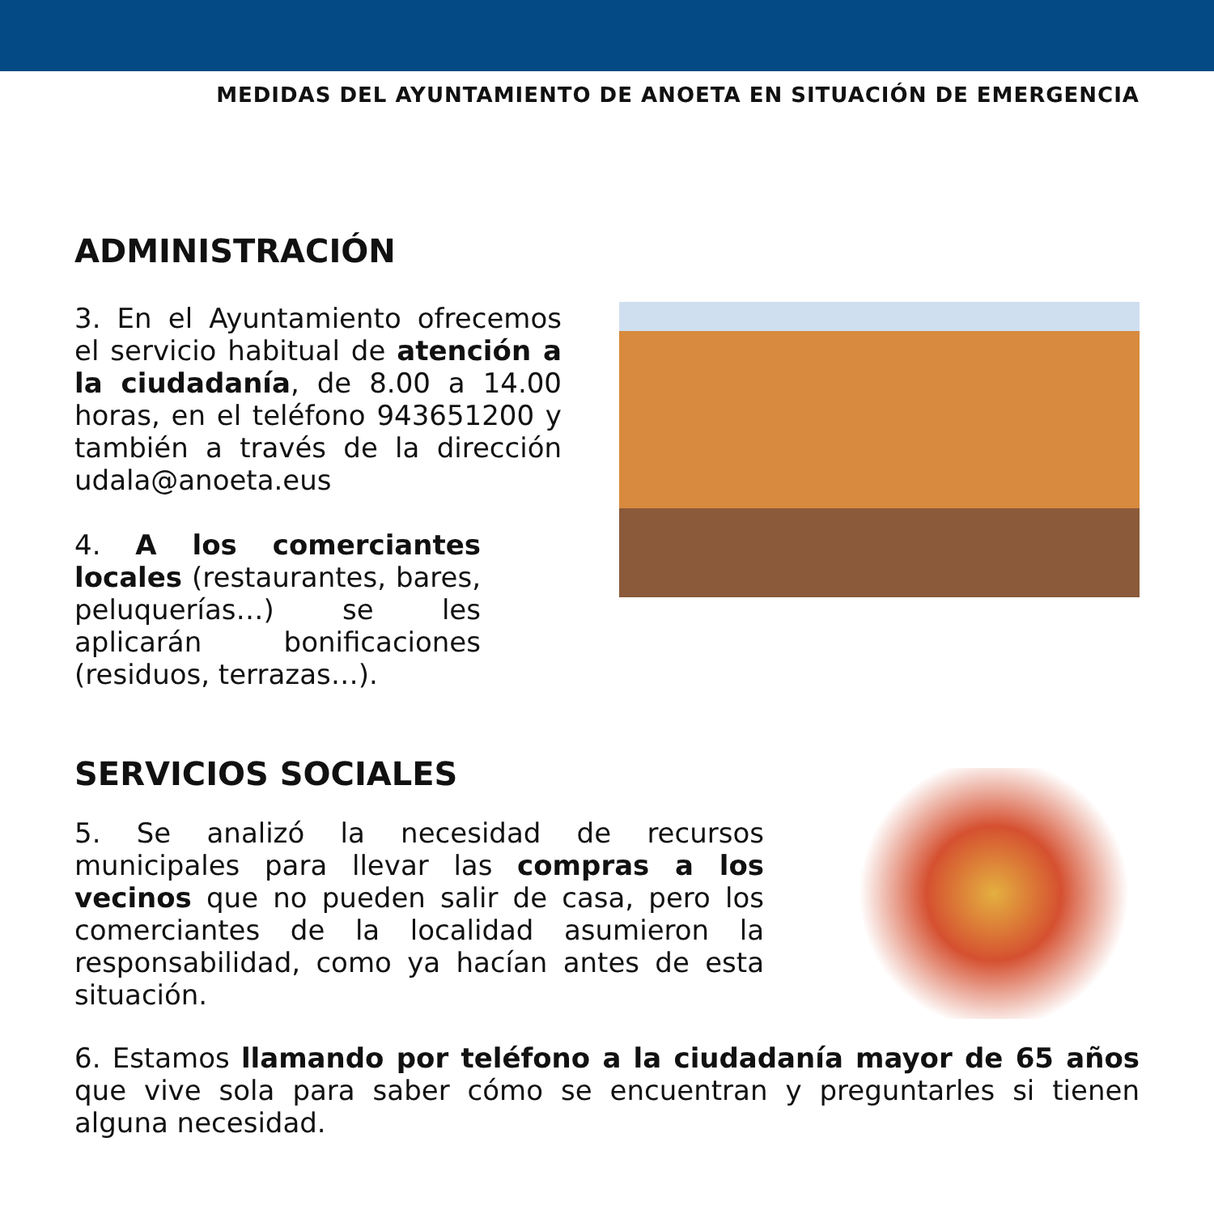MEDIDAS DEL AYUNTAMIENTO DE ANOETA EN SITUACIÓN DE EMERGENCIA
ADMINISTRACIÓN
3. En el Ayuntamiento ofrecemos el servicio habitual de atención a la ciudadanía, de 8.00 a 14.00 horas, en el teléfono 943651200 y también a través de la dirección udala@anoeta.eus
4. A los comerciantes locales (restaurantes, bares, peluquerías…) se les aplicarán bonificaciones (residuos, terrazas…).
SERVICIOS SOCIALES
5. Se analizó la necesidad de recursos municipales para llevar las compras a los vecinos que no pueden salir de casa, pero los comerciantes de la localidad asumieron la responsabilidad, como ya hacían antes de esta situación.
6. Estamos llamando por teléfono a la ciudadanía mayor de 65 años que vive sola para saber cómo se encuentran y preguntarles si tienen alguna necesidad.